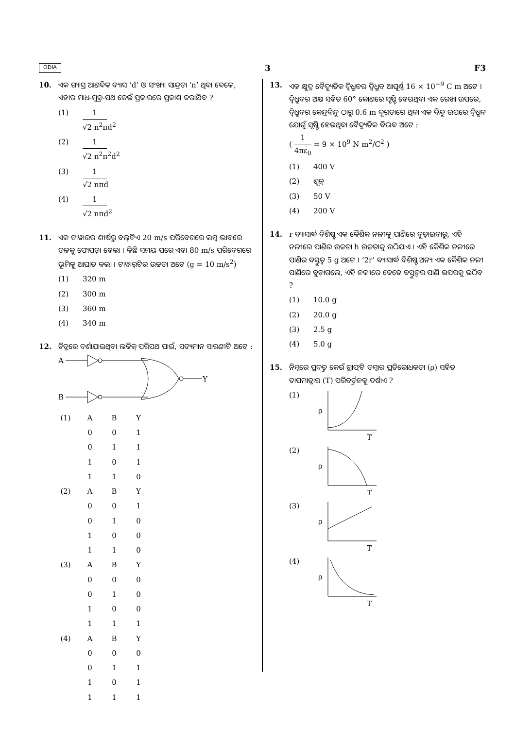ODIA 3 F3
10. ଏକ ଗ୍ୟାସ୍ର ଆଣବିକ ବ୍ୟାସ ‘d’ ଓ ସଂଖ୍ୟା ସାନ୍ଦ୍ରତା ‘n’ ଥିବା ବେଳେ, ଏହାର ମାଧ-ମୁକ୍ତ-ପଥ କେଉଁ ପ୍ରକାରରେ ପ୍ରକାଶ କରାଯିବ ?
(1) 1 √2 n<sup>2</sup>πd<sup>2</sup>
(2) 1 √2 n<sup>2</sup>π<sup>2</sup>d<sup>2</sup>
(3) 1 √2 nπd
(4) 1 √2 nπd<sup>2</sup>
11. ଏକ ଟାୱାରର ଶୀର୍ଷରୁ ବଲ୍‌ଟିଏ 20 m/s ପରିବେଗରେ ଲମ୍ବ ଭାବରେ ତଳକୁ ଫୋପଡ଼ା ହେଲା । କିଛି ସମୟ ପରେ ଏହା 80 m/s ପରିବେଗରେ ଭୂମିକୁ ଆଘାତ କଲା । ଟାୱାର୍‌ଟିର ଉଚ୍ଚତା ଅଟେ (g = 10 m/s<sup>2</sup>)
(1) 320 m
(2) 300 m
(3) 360 m
(4) 340 m
12. ଚିତ୍ରରେ ଦର୍ଶାଯାଇଥିବା ଲଜିକ୍ ପରିପଥ ପାଇଁ, ସତ୍ୟମାନ ସାରଣୀଟି ଅଟେ :
A
B
Y
| (1) | A | B | Y |
| | 0 | 0 | 1 |
| | 0 | 1 | 1 |
| | 1 | 0 | 1 |
| | 1 | 1 | 0 |
| (2) | A | B | Y |
| | 0 | 0 | 1 |
| | 0 | 1 | 0 |
| | 1 | 0 | 0 |
| | 1 | 1 | 0 |
| (3) | A | B | Y |
| | 0 | 0 | 0 |
| | 0 | 1 | 0 |
| | 1 | 0 | 0 |
| | 1 | 1 | 1 |
| (4) | A | B | Y |
| | 0 | 0 | 0 |
| | 0 | 1 | 1 |
| | 1 | 0 | 1 |
| | 1 | 1 | 1 |
13. ଏକ କ୍ଷୁଦ୍ର ବୈଦ୍ୟୁତିକ ଦ୍ୱିଧ୍ରୁବର ଦ୍ୱିଧ୍ରୁବ ଆଘୂର୍ଣ୍ଣ 16 × 10<sup>−9</sup> C m ଅଟେ । ଦ୍ୱିଧ୍ରୁବର ଅକ୍ଷ ସହିତ 60° କୋଣରେ ସୃଷ୍ଟି ହେଉଥିବା ଏକ ରେଖା ଉପରେ, ଦ୍ୱିଧ୍ରୁବର କେନ୍ଦ୍ରବିନ୍ଦୁ ଠାରୁ 0.6 m ଦୂରତାରେ ଥିବା ଏକ ବିନ୍ଦୁ ଉପରେ ଦ୍ୱିଧ୍ରୁବ ଯୋଗୁଁ ସୃଷ୍ଟି ହେଉଥିବା ବୈଦ୍ୟୁତିକ ବିଭବ ଅଟେ :
( 1 4πε<sub>0</sub> = 9 × 10<sup>9</sup> N m<sup>2</sup>/C<sup>2</sup> )
(1) 400 V
(2) ଶୂନ୍
(3) 50 V
(4) 200 V
14. r ବ୍ୟାସାର୍ଦ୍ଧ ବିଶିଷ୍ଟ ଏକ କୈଶିକ ନଳୀକୁ ପାଣିରେ ବୁଡ଼ାଇବାରୁ, ଏହି ନଳୀରେ ପାଣିର ଉଚ୍ଚତା h ଉଚ୍ଚତାକୁ ଉଠିଯାଏ । ଏହି କୈଶିକ ନଳୀରେ ପାଣିର ବସ୍ତୁତ୍ୱ 5 g ଅଟେ । ‘2r’ ବ୍ୟାସାର୍ଦ୍ଧ ବିଶିଷ୍ଟ ଅନ୍ୟ ଏକ କୈଶିକ ନଳୀ ପାଣିରେ ବୁଡ଼ାଗଲେ, ଏହି ନଳୀରେ କେତେ ବସ୍ତୁତ୍ୱର ପାଣି ଉପରକୁ ଉଠିବ ?
(1) 10.0 g
(2) 20.0 g
(3) 2.5 g
(4) 5.0 g
15. ନିମ୍ନରେ ପ୍ରଦତ୍ତ କେଉଁ ଗ୍ରାଫ୍‌ଟି ତମ୍ବାର ପ୍ରତିରୋଧକତା (ρ) ସହିତ ତାପମାତ୍ରାର (T) ପରିବର୍ତ୍ତନକୁ ଦର୍ଶାଏ ?
(1)
ρ
T
(2)
ρ
T
(3)
ρ
T
(4)
ρ
T